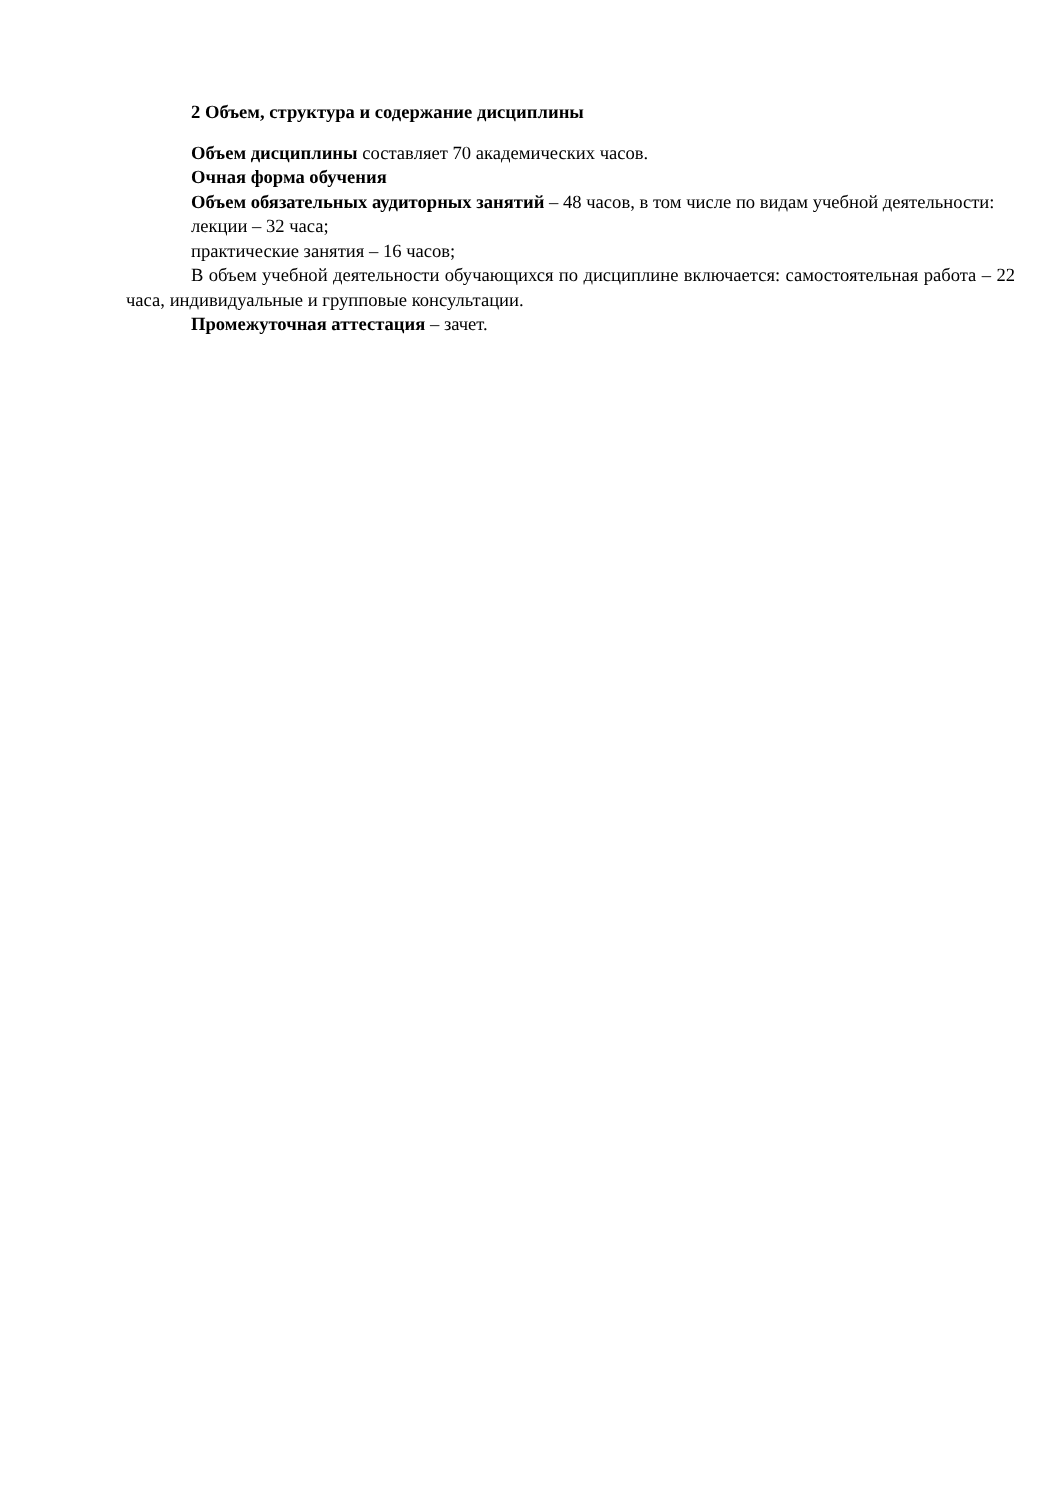2 Объем, структура и содержание дисциплины
Объем дисциплины составляет 70 академических часов.
Очная форма обучения
Объем обязательных аудиторных занятий – 48 часов, в том числе по видам учебной деятельности:
лекции – 32 часа;
практические занятия – 16 часов;
В объем учебной деятельности обучающихся по дисциплине включается: самостоятельная работа – 22 часа, индивидуальные и групповые консультации.
Промежуточная аттестация – зачет.